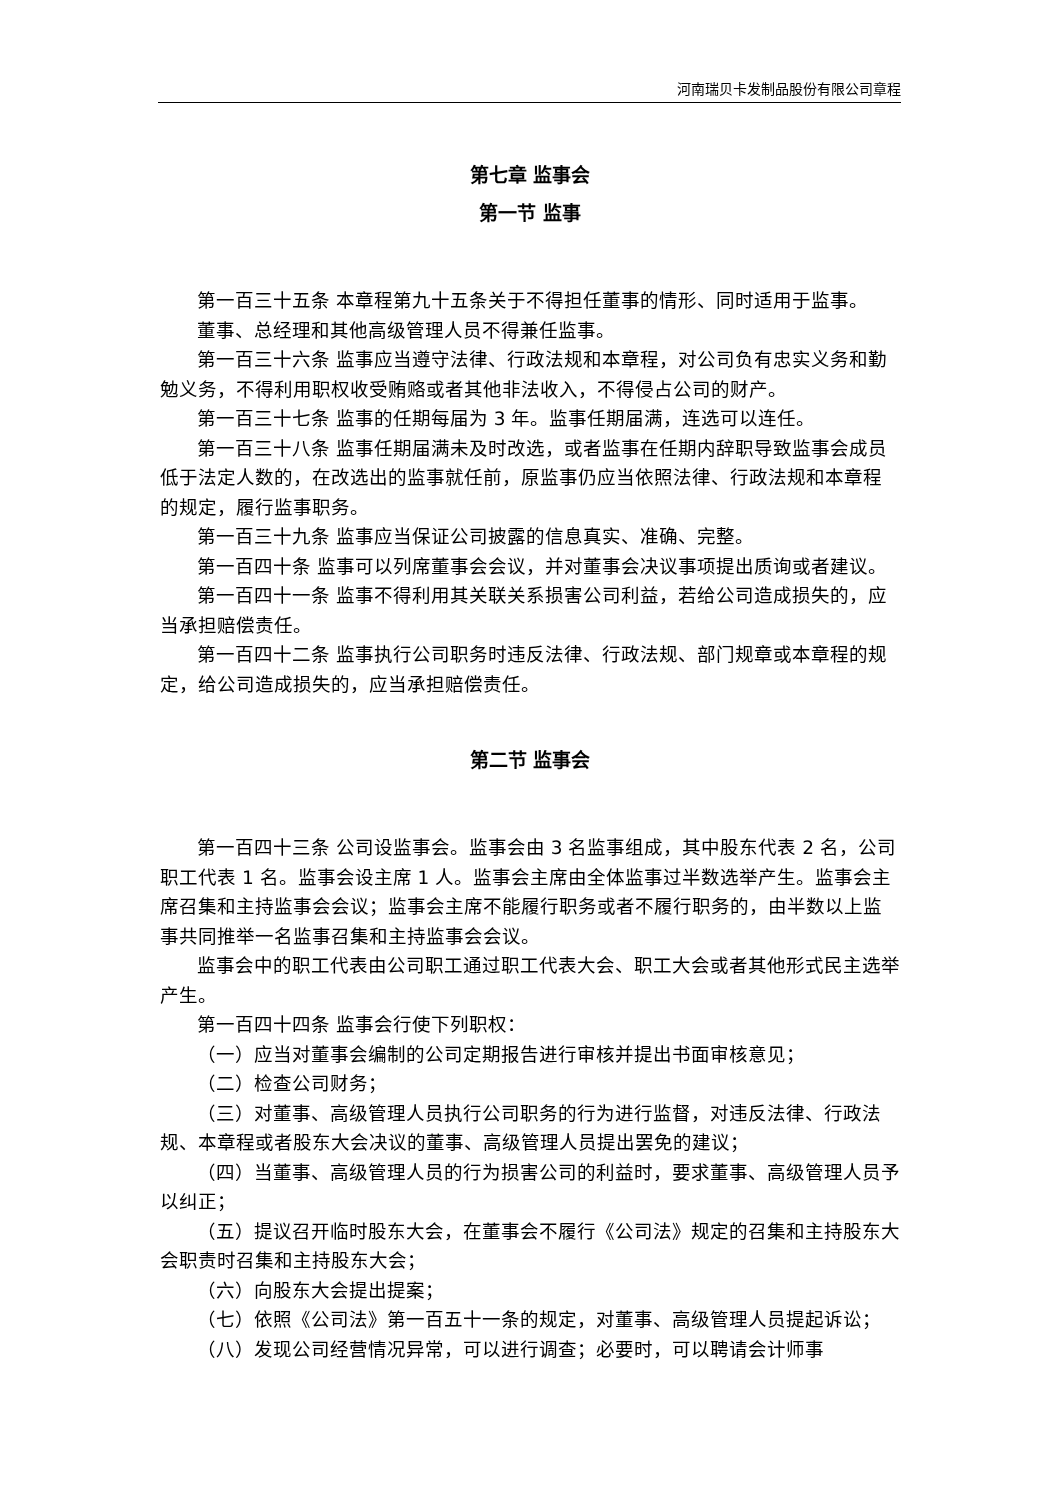河南瑞贝卡发制品股份有限公司章程
第七章 监事会
第一节 监事
第一百三十五条 本章程第九十五条关于不得担任董事的情形、同时适用于监事。
董事、总经理和其他高级管理人员不得兼任监事。
第一百三十六条 监事应当遵守法律、行政法规和本章程，对公司负有忠实义务和勤勉义务，不得利用职权收受贿赂或者其他非法收入，不得侵占公司的财产。
第一百三十七条 监事的任期每届为 3 年。监事任期届满，连选可以连任。
第一百三十八条 监事任期届满未及时改选，或者监事在任期内辞职导致监事会成员低于法定人数的，在改选出的监事就任前，原监事仍应当依照法律、行政法规和本章程的规定，履行监事职务。
第一百三十九条 监事应当保证公司披露的信息真实、准确、完整。
第一百四十条 监事可以列席董事会会议，并对董事会决议事项提出质询或者建议。
第一百四十一条 监事不得利用其关联关系损害公司利益，若给公司造成损失的，应当承担赔偿责任。
第一百四十二条 监事执行公司职务时违反法律、行政法规、部门规章或本章程的规定，给公司造成损失的，应当承担赔偿责任。
第二节 监事会
第一百四十三条 公司设监事会。监事会由 3 名监事组成，其中股东代表 2 名，公司职工代表 1 名。监事会设主席 1 人。监事会主席由全体监事过半数选举产生。监事会主席召集和主持监事会会议；监事会主席不能履行职务或者不履行职务的，由半数以上监事共同推举一名监事召集和主持监事会会议。
监事会中的职工代表由公司职工通过职工代表大会、职工大会或者其他形式民主选举产生。
第一百四十四条 监事会行使下列职权：
（一）应当对董事会编制的公司定期报告进行审核并提出书面审核意见；
（二）检查公司财务；
（三）对董事、高级管理人员执行公司职务的行为进行监督，对违反法律、行政法规、本章程或者股东大会决议的董事、高级管理人员提出罢免的建议；
（四）当董事、高级管理人员的行为损害公司的利益时，要求董事、高级管理人员予以纠正；
（五）提议召开临时股东大会，在董事会不履行《公司法》规定的召集和主持股东大会职责时召集和主持股东大会；
（六）向股东大会提出提案；
（七）依照《公司法》第一百五十一条的规定，对董事、高级管理人员提起诉讼；
（八）发现公司经营情况异常，可以进行调查；必要时，可以聘请会计师事